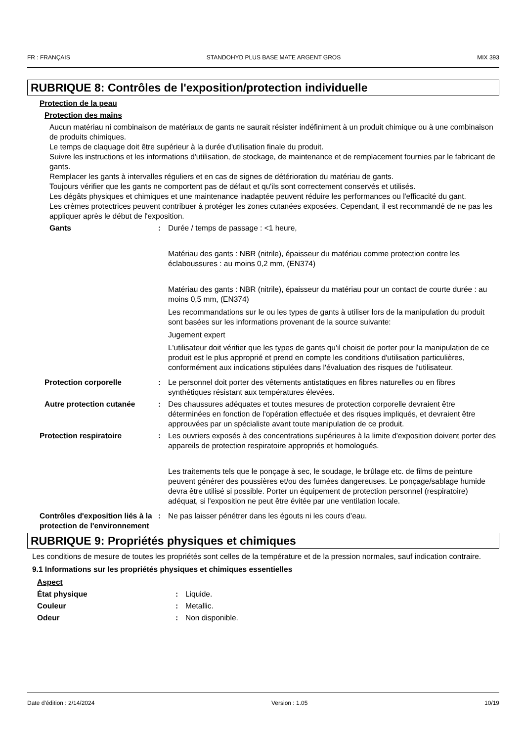FR : FRANÇAIS STANDOHYD PLUS BASE MATE ARGENT GROS MIX 393
RUBRIQUE 8: Contrôles de l'exposition/protection individuelle
Protection de la peau
Protection des mains
Aucun matériau ni combinaison de matériaux de gants ne saurait résister indéfiniment à un produit chimique ou à une combinaison de produits chimiques.
Le temps de claquage doit être supérieur à la durée d'utilisation finale du produit.
Suivre les instructions et les informations d'utilisation, de stockage, de maintenance et de remplacement fournies par le fabricant de gants.
Remplacer les gants à intervalles réguliers et en cas de signes de détérioration du matériau de gants.
Toujours vérifier que les gants ne comportent pas de défaut et qu'ils sont correctement conservés et utilisés.
Les dégâts physiques et chimiques et une maintenance inadaptée peuvent réduire les performances ou l'efficacité du gant.
Les crèmes protectrices peuvent contribuer à protéger les zones cutanées exposées. Cependant, il est recommandé de ne pas les appliquer après le début de l'exposition.
Gants:
Durée / temps de passage : <1 heure,
Matériau des gants : NBR (nitrile), épaisseur du matériau comme protection contre les éclaboussures : au moins 0,2 mm, (EN374)
Matériau des gants : NBR (nitrile), épaisseur du matériau pour un contact de courte durée : au moins 0,5 mm, (EN374)
Les recommandations sur le ou les types de gants à utiliser lors de la manipulation du produit sont basées sur les informations provenant de la source suivante:
Jugement expert
L'utilisateur doit vérifier que les types de gants qu'il choisit de porter pour la manipulation de ce produit est le plus approprié et prend en compte les conditions d'utilisation particulières, conformément aux indications stipulées dans l'évaluation des risques de l'utilisateur.
Protection corporelle:
Le personnel doit porter des vêtements antistatiques en fibres naturelles ou en fibres synthétiques résistant aux températures élevées.
Autre protection cutanée:
Des chaussures adéquates et toutes mesures de protection corporelle devraient être déterminées en fonction de l'opération effectuée et des risques impliqués, et devraient être approuvées par un spécialiste avant toute manipulation de ce produit.
Protection respiratoire:
Les ouvriers exposés à des concentrations supérieures à la limite d'exposition doivent porter des appareils de protection respiratoire appropriés et homologués.
Les traitements tels que le ponçage à sec, le soudage, le brûlage etc. de films de peinture peuvent générer des poussières et/ou des fumées dangereuses. Le ponçage/sablage humide devra être utilisé si possible. Porter un équipement de protection personnel (respiratoire) adéquat, si l'exposition ne peut être évitée par une ventilation locale.
Contrôles d'exposition liés à la protection de l'environnement:
Ne pas laisser pénétrer dans les égouts ni les cours d’eau.
RUBRIQUE 9: Propriétés physiques et chimiques
Les conditions de mesure de toutes les propriétés sont celles de la température et de la pression normales, sauf indication contraire.
9.1 Informations sur les propriétés physiques et chimiques essentielles
Aspect
État physique:
Liquide.
Couleur:
Metallic.
Odeur:
Non disponible.
Date d'édition : 2/14/2024 Version : 1.05 10/19